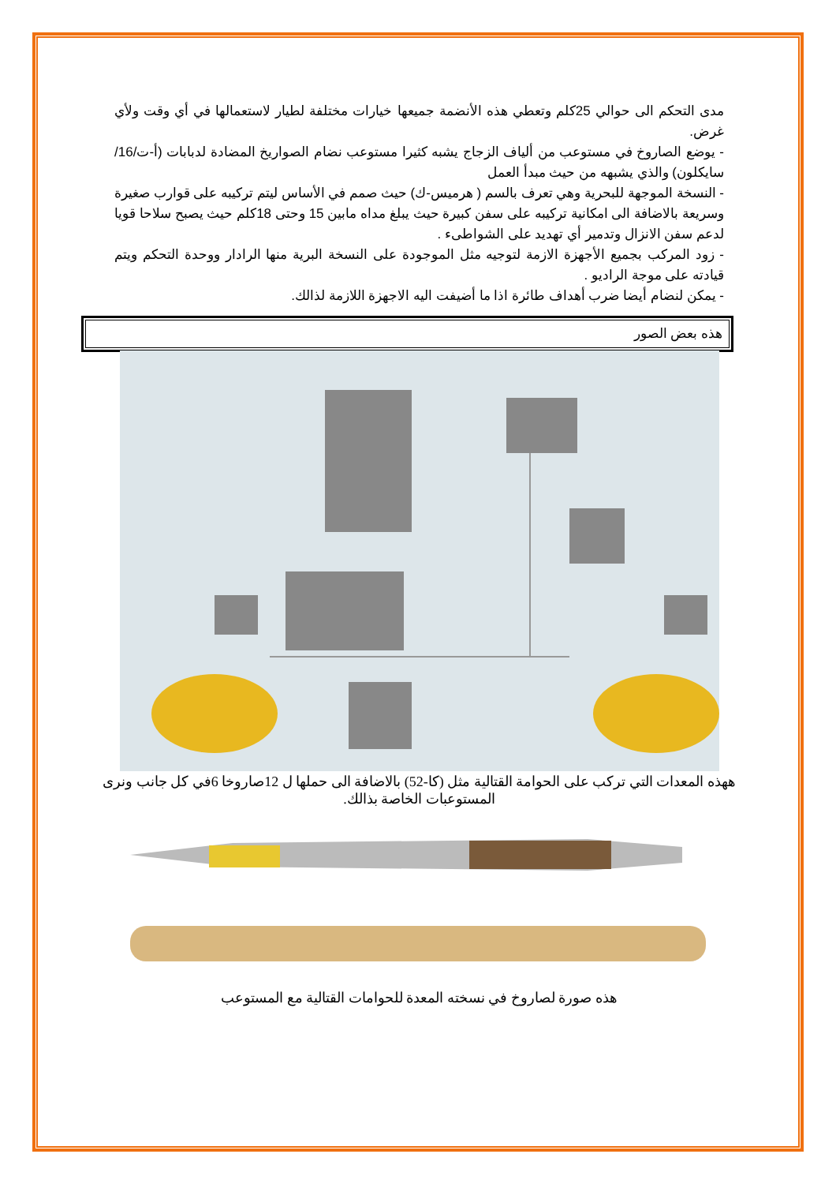مدى التحكم الى حوالي 25كلم وتعطي هذه الأنضمة جميعها خيارات مختلفة لطيار لاستعمالها في أي وقت ولأي غرض.
- يوضع الصاروخ في مستوعب من ألياف الزجاج يشبه كثيرا مستوعب نضام الصواريخ المضادة لدبابات (أ-ت/16/سايكلون) والذي يشبهه من حيث مبدأ العمل
- النسخة الموجهة للبحرية وهي تعرف بالسم ( هرميس-ك) حيث صمم في الأساس ليتم تركيبه على قوارب صغيرة وسريعة بالاضافة الى امكانية تركيبه على سفن كبيرة حيث يبلغ مداه مابين 15 وحتى 18كلم حيث يصبح سلاحا قويا لدعم سفن الانزال وتدمير أي تهديد على الشواطىء .
- زود المركب بجميع الأجهزة الازمة لتوجيه مثل الموجودة على النسخة البرية منها الرادار ووحدة التحكم ويتم قيادته على موجة الراديو .
- يمكن لنضام أيضا ضرب أهداف طائرة اذا ما أضيفت اليه الاجهزة اللازمة لذالك.
هذه بعض الصور
ههذه المعدات التي تركب على الحوامة القتالية مثل (كا-52) بالاضافة الى حملها ل 12صاروخا 6في كل جانب ونرى المستوعبات الخاصة بذالك.
هذه صورة لصاروخ في نسخته المعدة للحوامات القتالية مع المستوعب